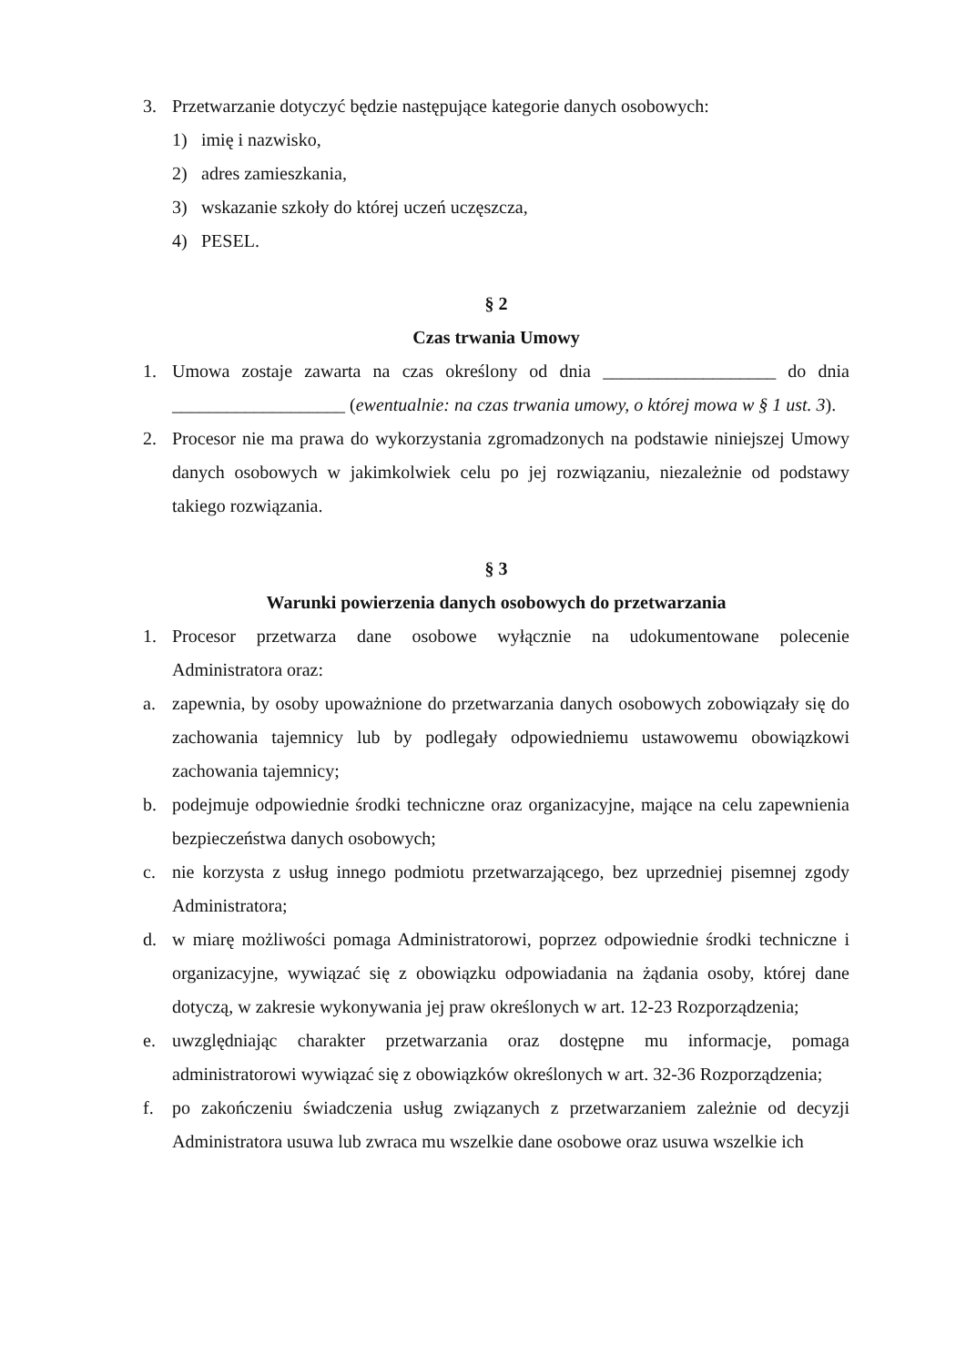3. Przetwarzanie dotyczyć będzie następujące kategorie danych osobowych:
1) imię i nazwisko,
2) adres zamieszkania,
3) wskazanie szkoły do której uczeń uczęszcza,
4) PESEL.
§ 2
Czas trwania Umowy
1. Umowa zostaje zawarta na czas określony od dnia ___________________ do dnia ___________________ (ewentualnie: na czas trwania umowy, o której mowa w § 1 ust. 3).
2. Procesor nie ma prawa do wykorzystania zgromadzonych na podstawie niniejszej Umowy danych osobowych w jakimkolwiek celu po jej rozwiązaniu, niezależnie od podstawy takiego rozwiązania.
§ 3
Warunki powierzenia danych osobowych do przetwarzania
1. Procesor przetwarza dane osobowe wyłącznie na udokumentowane polecenie Administratora oraz:
a. zapewnia, by osoby upoważnione do przetwarzania danych osobowych zobowiązały się do zachowania tajemnicy lub by podlegały odpowiedniemu ustawowemu obowiązkowi zachowania tajemnicy;
b. podejmuje odpowiednie środki techniczne oraz organizacyjne, mające na celu zapewnienia bezpieczeństwa danych osobowych;
c. nie korzysta z usług innego podmiotu przetwarzającego, bez uprzedniej pisemnej zgody Administratora;
d. w miarę możliwości pomaga Administratorowi, poprzez odpowiednie środki techniczne i organizacyjne, wywiązać się z obowiązku odpowiadania na żądania osoby, której dane dotyczą, w zakresie wykonywania jej praw określonych w art. 12-23 Rozporządzenia;
e. uwzględniając charakter przetwarzania oraz dostępne mu informacje, pomaga administratorowi wywiązać się z obowiązków określonych w art. 32-36 Rozporządzenia;
f. po zakończeniu świadczenia usług związanych z przetwarzaniem zależnie od decyzji Administratora usuwa lub zwraca mu wszelkie dane osobowe oraz usuwa wszelkie ich